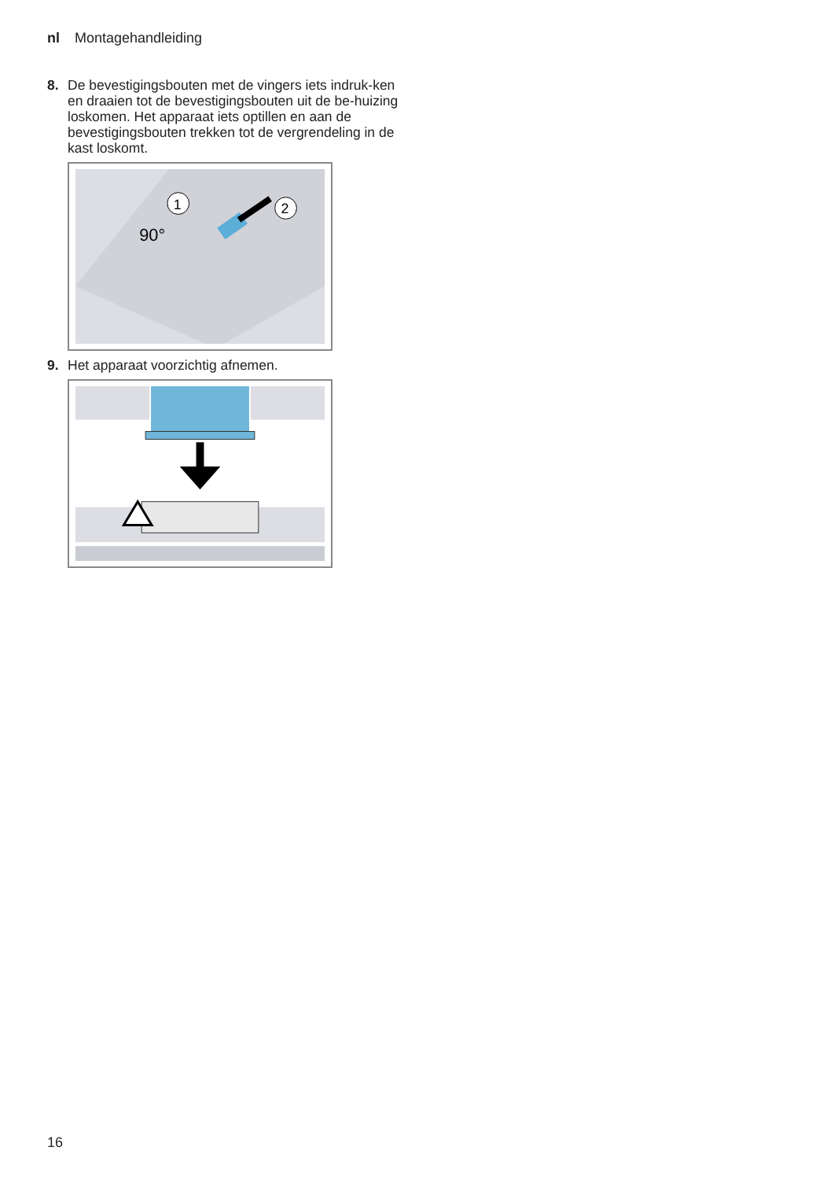nl Montagehandleiding
8. De bevestigingsbouten met de vingers iets indruk-ken en draaien tot de bevestigingsbouten uit de be-huizing loskomen. Het apparaat iets optillen en aan de bevestigingsbouten trekken tot de vergrendeling in de kast loskomt.
90°
1
2
9. Het apparaat voorzichtig afnemen.
16